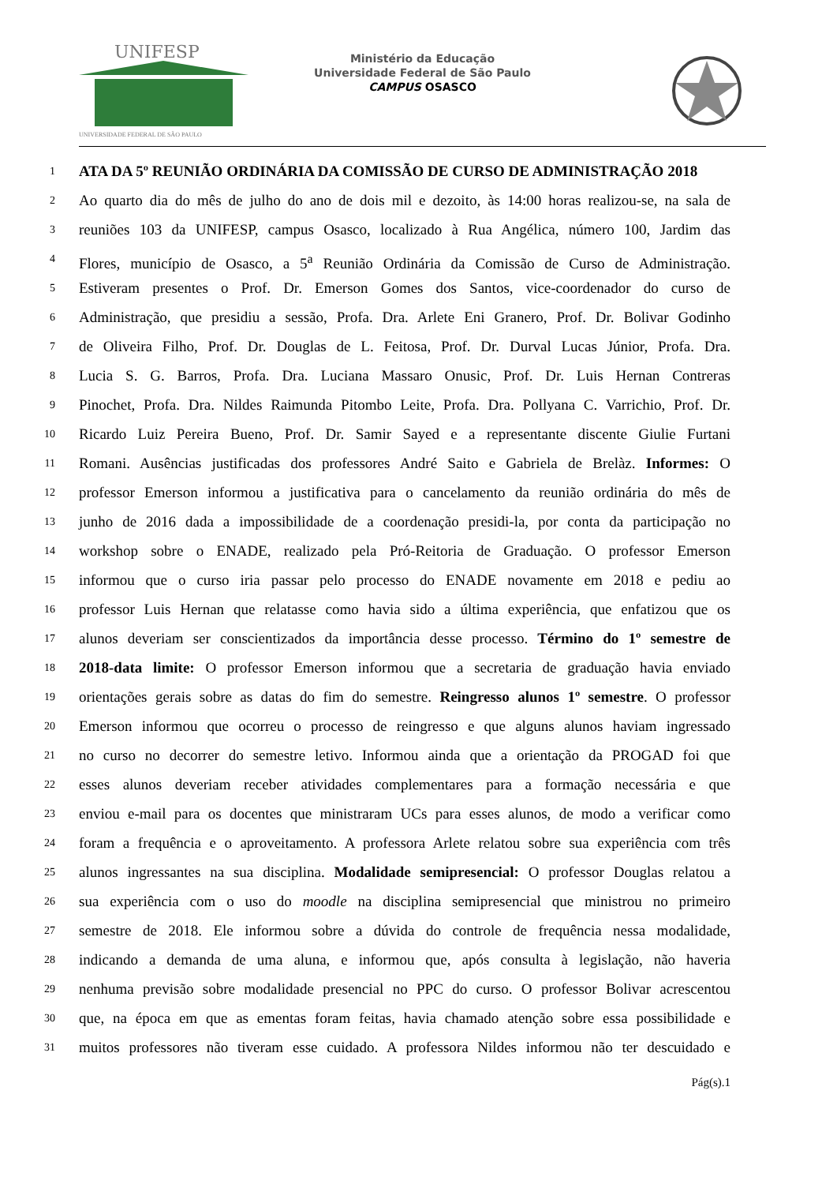UNIFESP
UNIVERSIDADE FEDERAL DE SÃO PAULO
Ministério da Educação
Universidade Federal de São Paulo
CAMPUS OSASCO
1 ATA DA 5º REUNIÃO ORDINÁRIA DA COMISSÃO DE CURSO DE ADMINISTRAÇÃO 2018
2 Ao quarto dia do mês de julho do ano de dois mil e dezoito, às 14:00 horas realizou-se, na sala de
3 reuniões 103 da UNIFESP, campus Osasco, localizado à Rua Angélica, número 100, Jardim das
4 Flores, município de Osasco, a 5<sup>a</sup> Reunião Ordinária da Comissão de Curso de Administração.
5 Estiveram presentes o Prof. Dr. Emerson Gomes dos Santos, vice-coordenador do curso de
6 Administração, que presidiu a sessão, Profa. Dra. Arlete Eni Granero, Prof. Dr. Bolivar Godinho
7 de Oliveira Filho, Prof. Dr. Douglas de L. Feitosa, Prof. Dr. Durval Lucas Júnior, Profa. Dra.
8 Lucia S. G. Barros, Profa. Dra. Luciana Massaro Onusic, Prof. Dr. Luis Hernan Contreras
9 Pinochet, Profa. Dra. Nildes Raimunda Pitombo Leite, Profa. Dra. Pollyana C. Varrichio, Prof. Dr.
10 Ricardo Luiz Pereira Bueno, Prof. Dr. Samir Sayed e a representante discente Giulie Furtani
11 Romani. Ausências justificadas dos professores André Saito e Gabriela de Brelàz. Informes: O
12 professor Emerson informou a justificativa para o cancelamento da reunião ordinária do mês de
13 junho de 2016 dada a impossibilidade de a coordenação presidi-la, por conta da participação no
14 workshop sobre o ENADE, realizado pela Pró-Reitoria de Graduação. O professor Emerson
15 informou que o curso iria passar pelo processo do ENADE novamente em 2018 e pediu ao
16 professor Luis Hernan que relatasse como havia sido a última experiência, que enfatizou que os
17 alunos deveriam ser conscientizados da importância desse processo. Término do 1º semestre de
18 2018-data limite: O professor Emerson informou que a secretaria de graduação havia enviado
19 orientações gerais sobre as datas do fim do semestre. Reingresso alunos 1º semestre. O professor
20 Emerson informou que ocorreu o processo de reingresso e que alguns alunos haviam ingressado
21 no curso no decorrer do semestre letivo. Informou ainda que a orientação da PROGAD foi que
22 esses alunos deveriam receber atividades complementares para a formação necessária e que
23 enviou e-mail para os docentes que ministraram UCs para esses alunos, de modo a verificar como
24 foram a frequência e o aproveitamento. A professora Arlete relatou sobre sua experiência com três
25 alunos ingressantes na sua disciplina. Modalidade semipresencial: O professor Douglas relatou a
26 sua experiência com o uso do moodle na disciplina semipresencial que ministrou no primeiro
27 semestre de 2018. Ele informou sobre a dúvida do controle de frequência nessa modalidade,
28 indicando a demanda de uma aluna, e informou que, após consulta à legislação, não haveria
29 nenhuma previsão sobre modalidade presencial no PPC do curso. O professor Bolivar acrescentou
30 que, na época em que as ementas foram feitas, havia chamado atenção sobre essa possibilidade e
31 muitos professores não tiveram esse cuidado. A professora Nildes informou não ter descuidado e
Pág(s).1